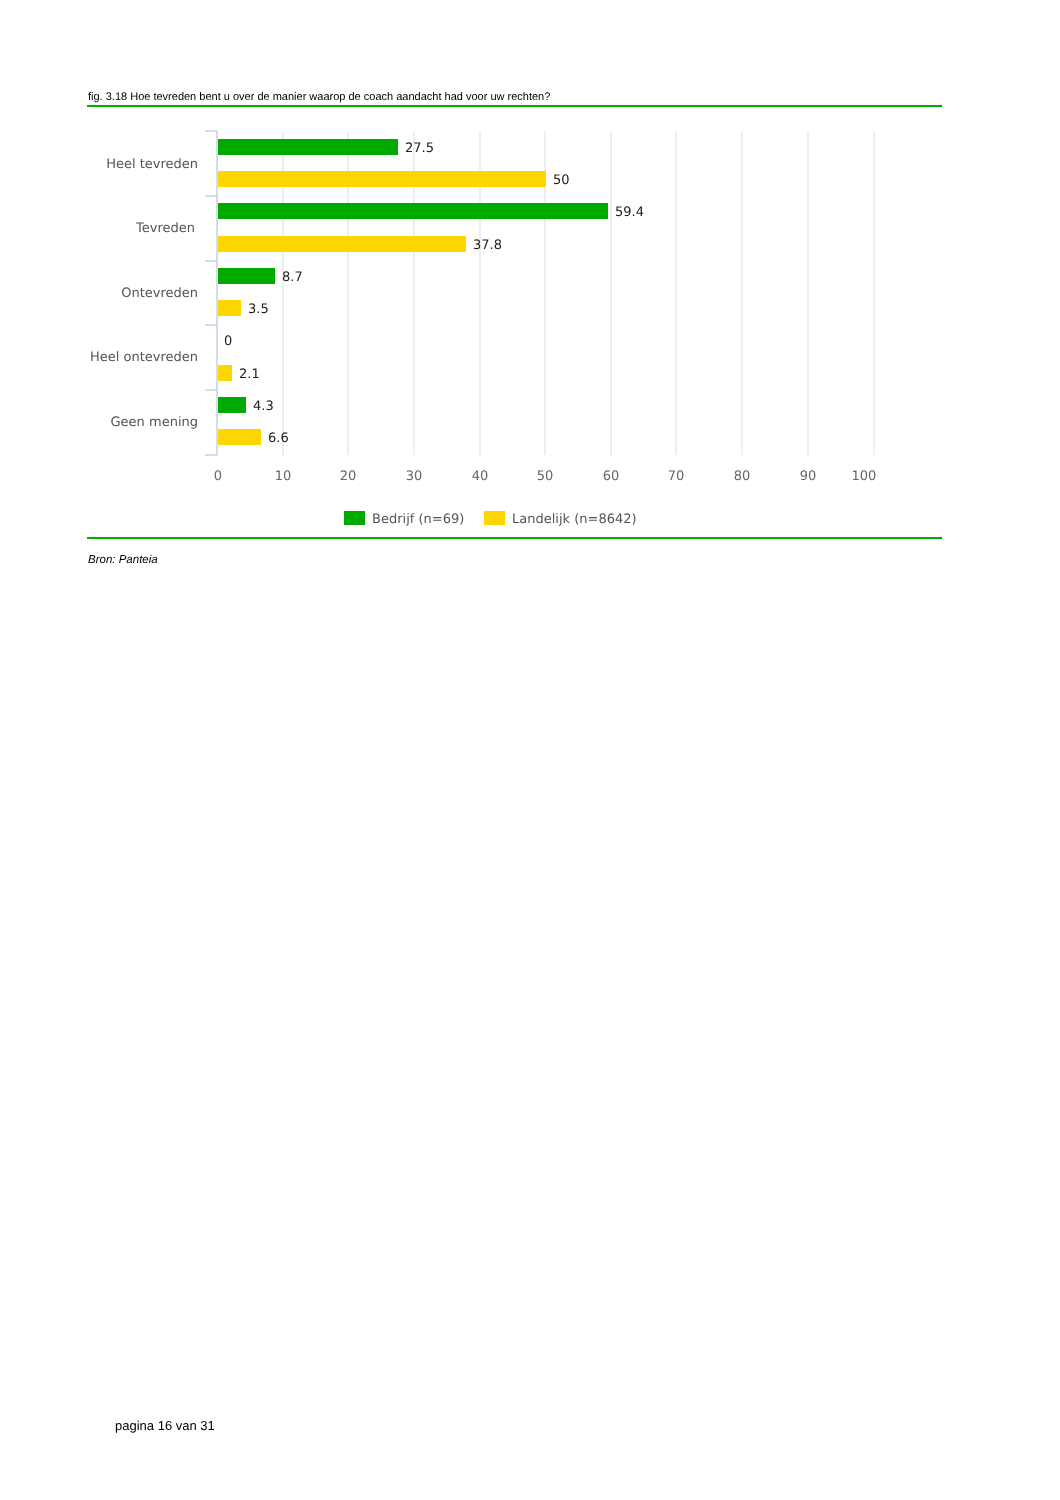fig. 3.18 Hoe tevreden bent u over de manier waarop de coach aandacht had voor uw rechten?
Heel tevreden
Tevreden
Ontevreden
Heel ontevreden
Geen mening
27.5
50
59.4
37.8
8.7
3.5
0
2.1
4.3
6.6
0
10
20
30
40
50
60
70
80
90
100
Bedrijf (n=69)
Landelijk (n=8642)
Bron: Panteia
pagina 16 van 31